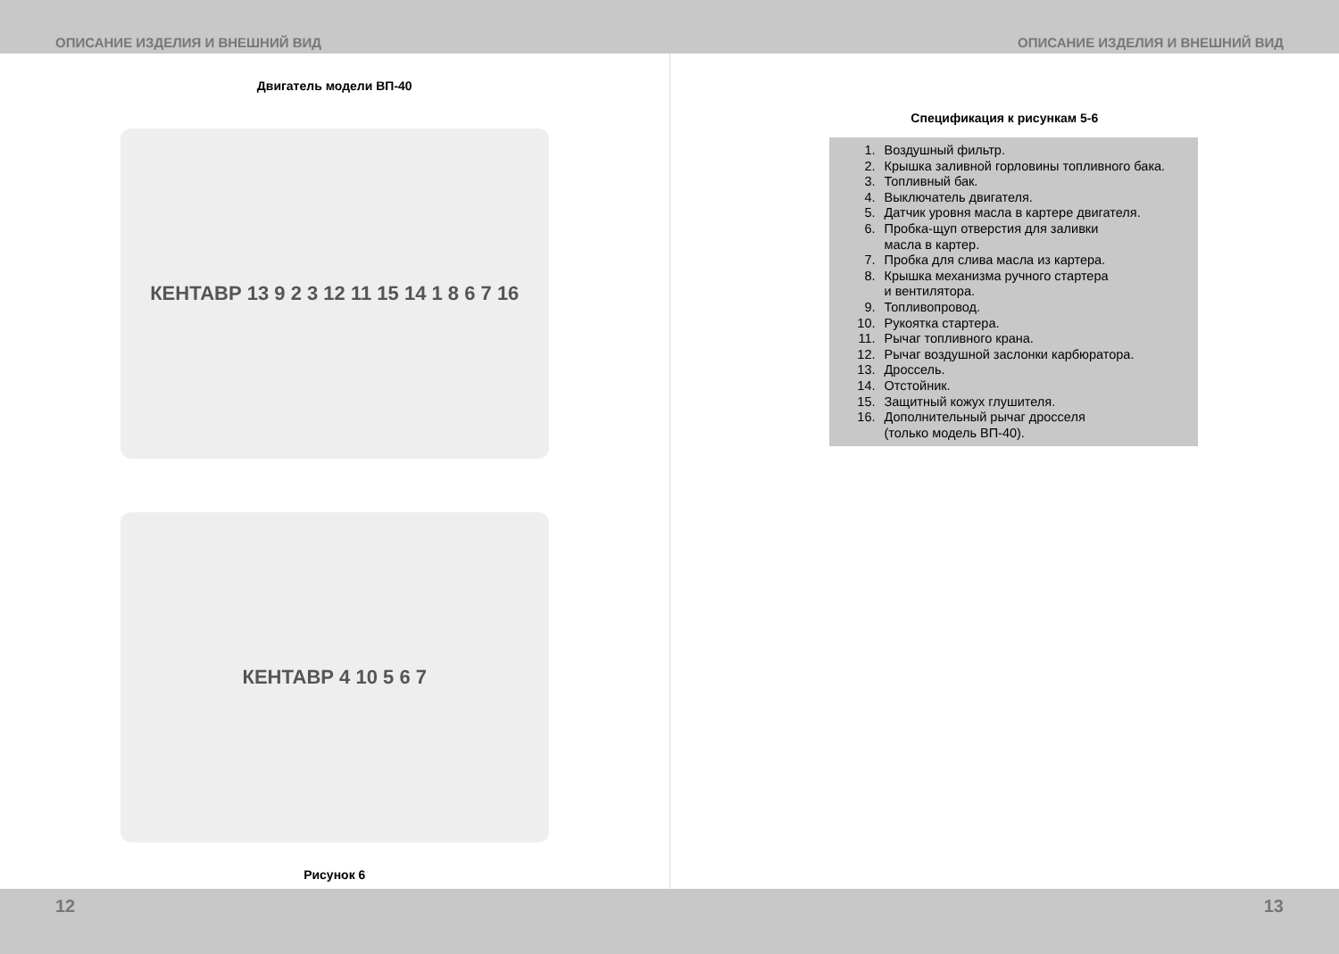ОПИСАНИЕ ИЗДЕЛИЯ И ВНЕШНИЙ ВИД ОПИСАНИЕ ИЗДЕЛИЯ И ВНЕШНИЙ ВИД
Двигатель модели ВП-40
КЕНТАВР 13 9 2 3 12 11 15 14 1 8 6 7 16
КЕНТАВР 4 10 5 6 7
Рисунок 6
Спецификация к рисункам 5-6
1. Воздушный фильтр.
2. Крышка заливной горловины топливного бака.
3. Топливный бак.
4. Выключатель двигателя.
5. Датчик уровня масла в картере двигателя.
6. Пробка-щуп отверстия для заливки
масла в картер.
7. Пробка для слива масла из картера.
8. Крышка механизма ручного стартера
и вентилятора.
9. Топливопровод.
10. Рукоятка стартера.
11. Рычаг топливного крана.
12. Рычаг воздушной заслонки карбюратора.
13. Дроссель.
14. Отстойник.
15. Защитный кожух глушителя.
16. Дополнительный рычаг дросселя
(только модель ВП-40).
12 13